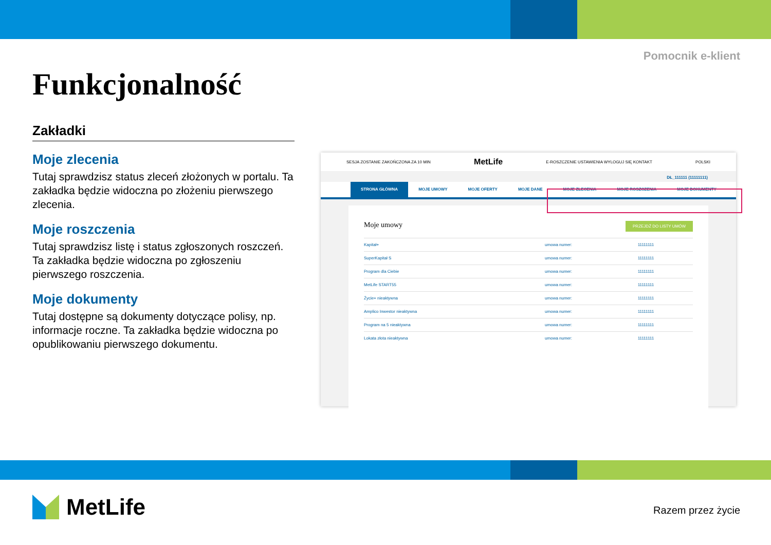Pomocnik e-klient
Funkcjonalność
Zakładki
Moje zlecenia
Tutaj sprawdzisz status zleceń złożonych w portalu. Ta zakładka będzie widoczna po złożeniu pierwszego zlecenia.
Moje roszczenia
Tutaj sprawdzisz listę i status zgłoszonych roszczeń. Ta zakładka będzie widoczna po zgłoszeniu pierwszego roszczenia.
Moje dokumenty
Tutaj dostępne są dokumenty dotyczące polisy, np. informacje roczne. Ta zakładka będzie widoczna po opublikowaniu pierwszego dokumentu.
SESJA ZOSTANIE ZAKOŃCZONA ZA 10 MIN MetLife E-ROSZCZENIE USTAWIENIA WYLOGUJ SIĘ KONTAKT POLSKI
DŁ_111111 (11111111)
STRONA GŁÓWNA MOJE UMOWY MOJE OFERTY MOJE DANE MOJE ZLECENIA MOJE ROSZCZENIA MOJE DOKUMENTY
Moje umowy PRZEJDŹ DO LISTY UMÓW
| Kapitał+ | umowa numer: | 11111111 |
| SuperKapitał S | umowa numer: | 11111111 |
| Program dla Ciebie | umowa numer: | 11111111 |
| MetLife START55 | umowa numer: | 11111111 |
| Życie+ nieaktywna | umowa numer: | 11111111 |
| Amplico Inwestor nieaktywna | umowa numer: | 11111111 |
| Program na 5 nieaktywna | umowa numer: | 11111111 |
| Lokata złota nieaktywna | umowa numer: | 11111111 |
MetLife Razem przez życie